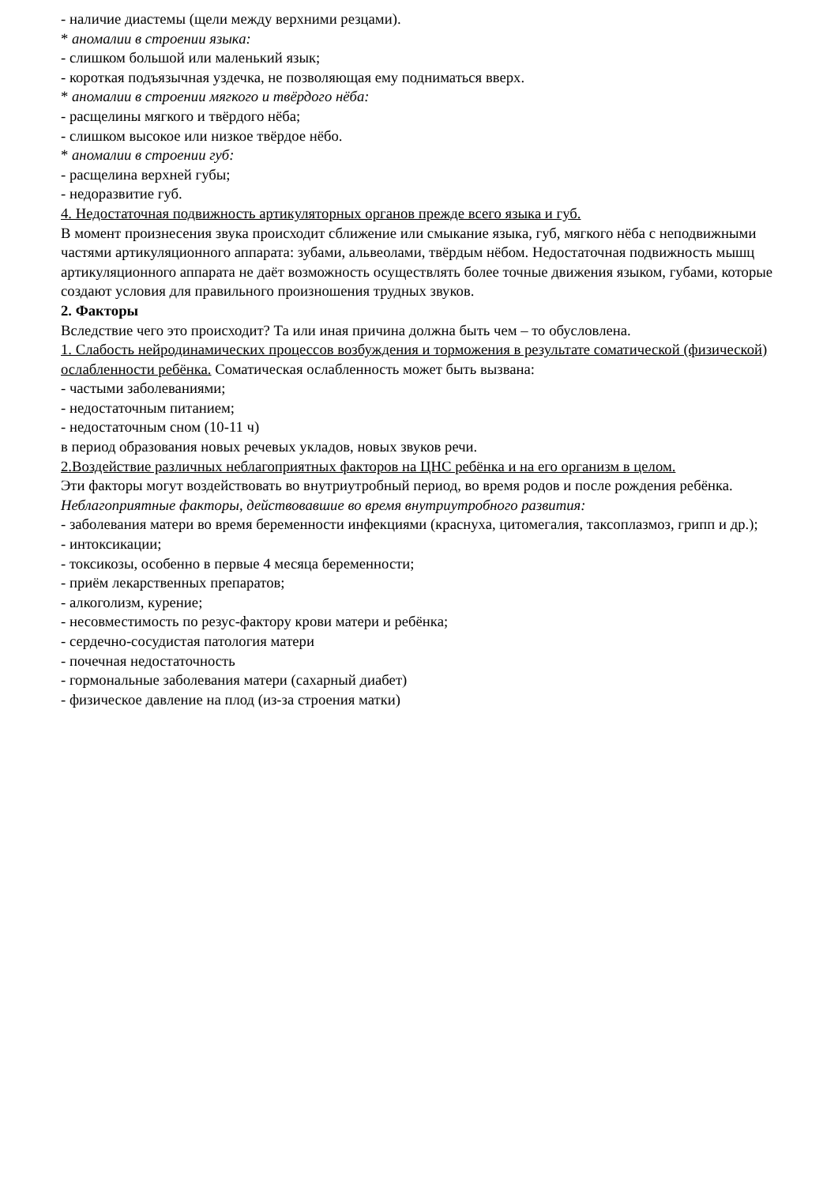- наличие диастемы (щели между верхними резцами).
* аномалии в строении языка:
- слишком большой или маленький язык;
- короткая подъязычная уздечка, не позволяющая ему подниматься вверх.
* аномалии в строении мягкого и твёрдого нёба:
- расщелины мягкого и твёрдого нёба;
- слишком высокое или низкое твёрдое нёбо.
* аномалии в строении губ:
- расщелина верхней губы;
- недоразвитие губ.
4. Недостаточная подвижность артикуляторных органов прежде всего языка и губ.
В момент произнесения звука происходит сближение или смыкание языка, губ, мягкого нёба с неподвижными частями артикуляционного аппарата: зубами, альвеолами, твёрдым нёбом. Недостаточная подвижность мышц артикуляционного аппарата не даёт возможность осуществлять более точные движения языком, губами, которые создают условия для правильного произношения трудных звуков.
2. Факторы
Вследствие чего это происходит? Та или иная причина должна быть чем – то обусловлена.
1. Слабость нейродинамических процессов возбуждения и торможения в результате соматической (физической) ослабленности ребёнка. Соматическая ослабленность может быть вызвана:
- частыми заболеваниями;
- недостаточным питанием;
- недостаточным сном (10-11 ч)
в период образования новых речевых укладов, новых звуков речи.
2.Воздействие различных неблагоприятных факторов на ЦНС ребёнка и на его организм в целом.
Эти факторы могут воздействовать во внутриутробный период, во время родов и после рождения ребёнка.
Неблагоприятные факторы, действовавшие во время внутриутробного развития:
- заболевания матери во время беременности инфекциями (краснуха, цитомегалия, таксоплазмоз, грипп и др.);
- интоксикации;
- токсикозы, особенно в первые 4 месяца беременности;
- приём лекарственных препаратов;
- алкоголизм, курение;
- несовместимость по резус-фактору крови матери и ребёнка;
- сердечно-сосудистая патология матери
- почечная недостаточность
- гормональные заболевания матери (сахарный диабет)
- физическое давление на плод (из-за строения матки)